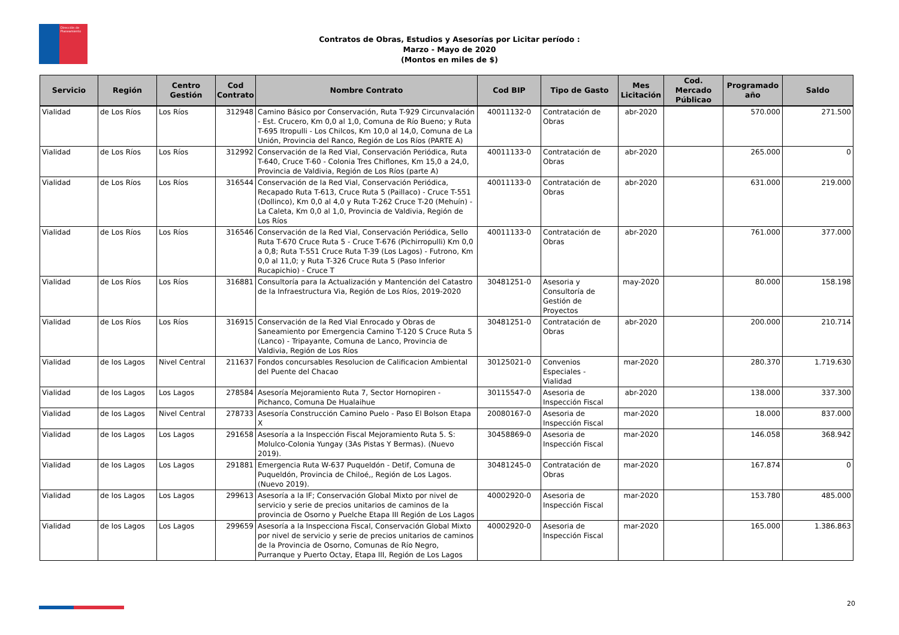Dirección de Planeamiento
Contratos de Obras, Estudios y Asesorías por Licitar período :
Marzo - Mayo de 2020
(Montos en miles de $)
| Servicio | Región | Centro Gestión | Cod Contrato | Nombre Contrato | Cod BIP | Tipo de Gasto | Mes Licitación | Cod. Mercado Públicao | Programado año | Saldo |
| --- | --- | --- | --- | --- | --- | --- | --- | --- | --- | --- |
| Vialidad | de Los Ríos | Los Ríos | 312948 | Camino Básico por Conservación, Ruta T-929 Circunvalación - Est. Crucero, Km 0,0 al 1,0, Comuna de Río Bueno; y Ruta T-695 Itropulli - Los Chilcos, Km 10,0 al 14,0, Comuna de La Unión, Provincia del Ranco, Región de Los Ríos (PARTE A) | 40011132-0 | Contratación de Obras | abr-2020 | | 570.000 | 271.500 |
| Vialidad | de Los Ríos | Los Ríos | 312992 | Conservación de la Red Vial, Conservación Periódica, Ruta T-640, Cruce T-60 - Colonia Tres Chiflones, Km 15,0 a 24,0, Provincia de Valdivia, Región de Los Ríos (parte A) | 40011133-0 | Contratación de Obras | abr-2020 | | 265.000 | 0 |
| Vialidad | de Los Ríos | Los Ríos | 316544 | Conservación de la Red Vial, Conservación Periódica, Recapado Ruta T-613, Cruce Ruta 5 (Paillaco) - Cruce T-551 (Dollinco), Km 0,0 al 4,0 y Ruta T-262 Cruce T-20 (Mehuín) - La Caleta, Km 0,0 al 1,0, Provincia de Valdivia, Región de Los Ríos | 40011133-0 | Contratación de Obras | abr-2020 | | 631.000 | 219.000 |
| Vialidad | de Los Ríos | Los Ríos | 316546 | Conservación de la Red Vial, Conservación Periódica, Sello Ruta T-670 Cruce Ruta 5 - Cruce T-676 (Pichirropulli) Km 0,0 a 0,8; Ruta T-551 Cruce Ruta T-39 (Los Lagos) - Futrono, Km 0,0 al 11,0; y Ruta T-326 Cruce Ruta 5 (Paso Inferior Rucapichio) - Cruce T | 40011133-0 | Contratación de Obras | abr-2020 | | 761.000 | 377.000 |
| Vialidad | de Los Ríos | Los Ríos | 316881 | Consultoría para la Actualización y Mantención del Catastro de la Infraestructura Via, Región de Los Ríos, 2019-2020 | 30481251-0 | Asesoria y Consultoría de Gestión de Proyectos | may-2020 | | 80.000 | 158.198 |
| Vialidad | de Los Ríos | Los Ríos | 316915 | Conservación de la Red Vial Enrocado y Obras de Saneamiento por Emergencia Camino T-120 S Cruce Ruta 5 (Lanco) - Tripayante, Comuna de Lanco, Provincia de Valdivia, Región de Los Ríos | 30481251-0 | Contratación de Obras | abr-2020 | | 200.000 | 210.714 |
| Vialidad | de los Lagos | Nivel Central | 211637 | Fondos concursables Resolucion de Calificacion Ambiental del Puente del Chacao | 30125021-0 | Convenios Especiales - Vialidad | mar-2020 | | 280.370 | 1.719.630 |
| Vialidad | de los Lagos | Los Lagos | 278584 | Asesoría Mejoramiento Ruta 7, Sector Hornopiren - Pichanco, Comuna De Hualaihue | 30115547-0 | Asesoria de Inspección Fiscal | abr-2020 | | 138.000 | 337.300 |
| Vialidad | de los Lagos | Nivel Central | 278733 | Asesoría Construcción Camino Puelo - Paso El Bolson Etapa X | 20080167-0 | Asesoria de Inspección Fiscal | mar-2020 | | 18.000 | 837.000 |
| Vialidad | de los Lagos | Los Lagos | 291658 | Asesoría a la Inspección Fiscal Mejoramiento Ruta 5. S: Molulco-Colonia Yungay (3As Pistas Y Bermas). (Nuevo 2019). | 30458869-0 | Asesoria de Inspección Fiscal | mar-2020 | | 146.058 | 368.942 |
| Vialidad | de los Lagos | Los Lagos | 291881 | Emergencia Ruta W-637 Puqueldón - Detif, Comuna de Puqueldón, Provincia de Chiloé,, Región de Los Lagos. (Nuevo 2019). | 30481245-0 | Contratación de Obras | mar-2020 | | 167.874 | 0 |
| Vialidad | de los Lagos | Los Lagos | 299613 | Asesoría a la IF; Conservación Global Mixto por nivel de servicio y serie de precios unitarios de caminos de la provincia de Osorno y Puelche Etapa III Región de Los Lagos | 40002920-0 | Asesoria de Inspección Fiscal | mar-2020 | | 153.780 | 485.000 |
| Vialidad | de los Lagos | Los Lagos | 299659 | Asesoría a la Inspecciona Fiscal, Conservación Global Mixto por nivel de servicio y serie de precios unitarios de caminos de la Provincia de Osorno, Comunas de Río Negro, Purranque y Puerto Octay, Etapa III, Región de Los Lagos | 40002920-0 | Asesoria de Inspección Fiscal | mar-2020 | | 165.000 | 1.386.863 |
20